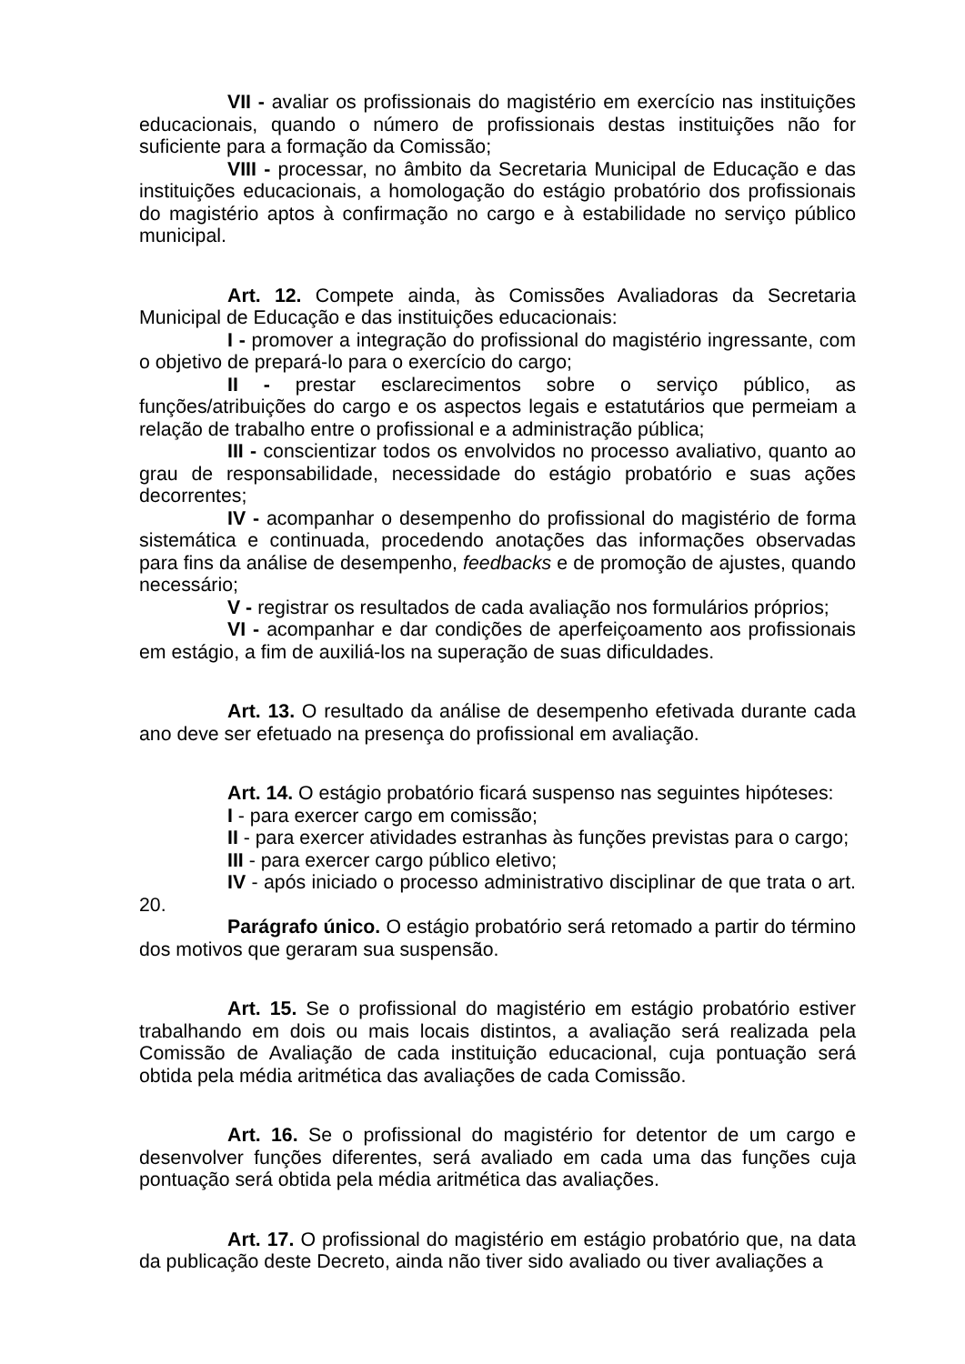VII - avaliar os profissionais do magistério em exercício nas instituições educacionais, quando o número de profissionais destas instituições não for suficiente para a formação da Comissão;
VIII - processar, no âmbito da Secretaria Municipal de Educação e das instituições educacionais, a homologação do estágio probatório dos profissionais do magistério aptos à confirmação no cargo e à estabilidade no serviço público municipal.
Art. 12. Compete ainda, às Comissões Avaliadoras da Secretaria Municipal de Educação e das instituições educacionais:
I - promover a integração do profissional do magistério ingressante, com o objetivo de prepará-lo para o exercício do cargo;
II - prestar esclarecimentos sobre o serviço público, as funções/atribuições do cargo e os aspectos legais e estatutários que permeiam a relação de trabalho entre o profissional e a administração pública;
III - conscientizar todos os envolvidos no processo avaliativo, quanto ao grau de responsabilidade, necessidade do estágio probatório e suas ações decorrentes;
IV - acompanhar o desempenho do profissional do magistério de forma sistemática e continuada, procedendo anotações das informações observadas para fins da análise de desempenho, feedbacks e de promoção de ajustes, quando necessário;
V - registrar os resultados de cada avaliação nos formulários próprios;
VI - acompanhar e dar condições de aperfeiçoamento aos profissionais em estágio, a fim de auxiliá-los na superação de suas dificuldades.
Art. 13. O resultado da análise de desempenho efetivada durante cada ano deve ser efetuado na presença do profissional em avaliação.
Art. 14. O estágio probatório ficará suspenso nas seguintes hipóteses:
I - para exercer cargo em comissão;
II - para exercer atividades estranhas às funções previstas para o cargo;
III - para exercer cargo público eletivo;
IV - após iniciado o processo administrativo disciplinar de que trata o art. 20.
Parágrafo único. O estágio probatório será retomado a partir do término dos motivos que geraram sua suspensão.
Art. 15. Se o profissional do magistério em estágio probatório estiver trabalhando em dois ou mais locais distintos, a avaliação será realizada pela Comissão de Avaliação de cada instituição educacional, cuja pontuação será obtida pela média aritmética das avaliações de cada Comissão.
Art. 16. Se o profissional do magistério for detentor de um cargo e desenvolver funções diferentes, será avaliado em cada uma das funções cuja pontuação será obtida pela média aritmética das avaliações.
Art. 17. O profissional do magistério em estágio probatório que, na data da publicação deste Decreto, ainda não tiver sido avaliado ou tiver avaliações a